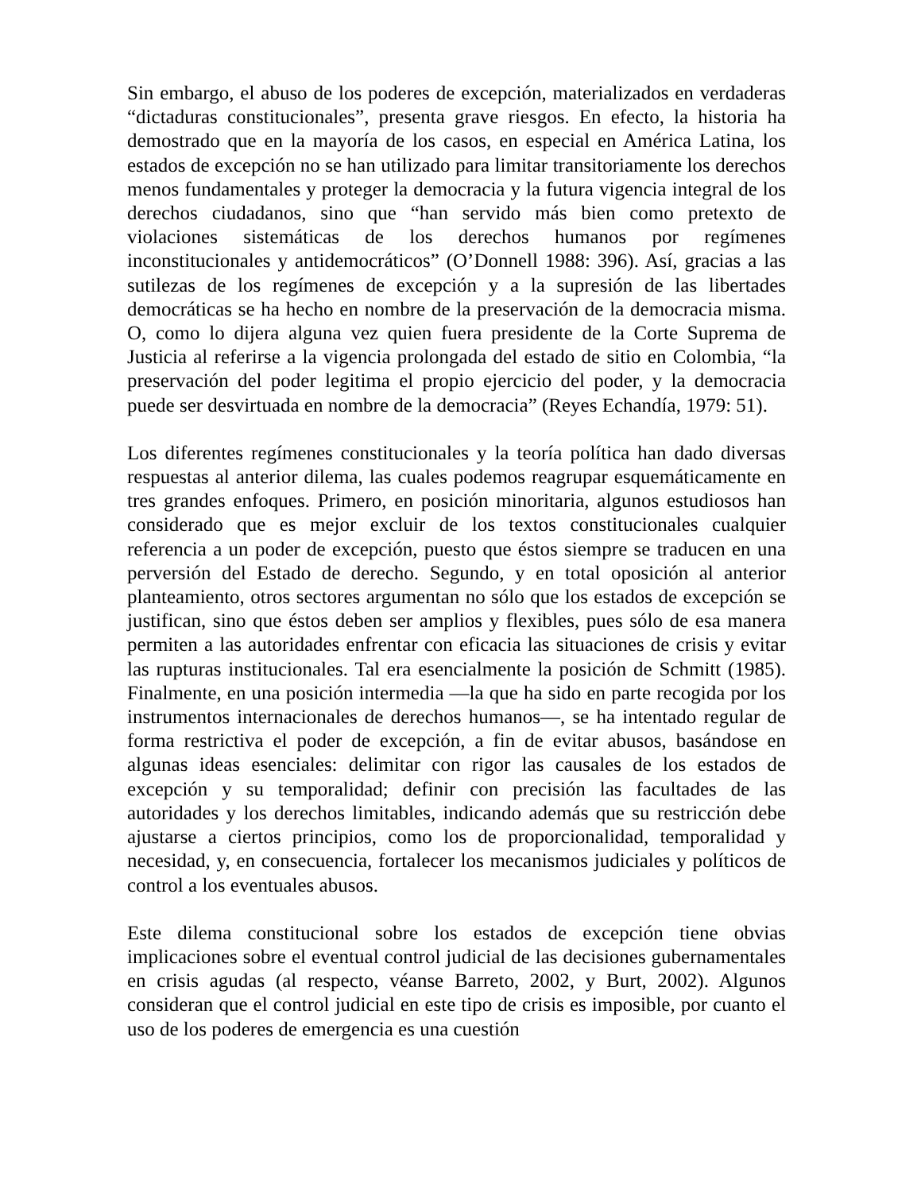Sin embargo, el abuso de los poderes de excepción, materializados en verdaderas “dictaduras constitucionales”, presenta grave riesgos. En efecto, la historia ha demostrado que en la mayoría de los casos, en especial en América Latina, los estados de excepción no se han utilizado para limitar transitoriamente los derechos menos fundamentales y proteger la democracia y la futura vigencia integral de los derechos ciudadanos, sino que “han servido más bien como pretexto de violaciones sistemáticas de los derechos humanos por regímenes inconstitucionales y antidemocráticos” (O’Donnell 1988: 396). Así, gracias a las sutilezas de los regímenes de excepción y a la supresión de las libertades democráticas se ha hecho en nombre de la preservación de la democracia misma. O, como lo dijera alguna vez quien fuera presidente de la Corte Suprema de Justicia al referirse a la vigencia prolongada del estado de sitio en Colombia, “la preservación del poder legitima el propio ejercicio del poder, y la democracia puede ser desvirtuada en nombre de la democracia” (Reyes Echandía, 1979: 51).
Los diferentes regímenes constitucionales y la teoría política han dado diversas respuestas al anterior dilema, las cuales podemos reagrupar esquemáticamente en tres grandes enfoques. Primero, en posición minoritaria, algunos estudiosos han considerado que es mejor excluir de los textos constitucionales cualquier referencia a un poder de excepción, puesto que éstos siempre se traducen en una perversión del Estado de derecho. Segundo, y en total oposición al anterior planteamiento, otros sectores argumentan no sólo que los estados de excepción se justifican, sino que éstos deben ser amplios y flexibles, pues sólo de esa manera permiten a las autoridades enfrentar con eficacia las situaciones de crisis y evitar las rupturas institucionales. Tal era esencialmente la posición de Schmitt (1985). Finalmente, en una posición intermedia —la que ha sido en parte recogida por los instrumentos internacionales de derechos humanos—, se ha intentado regular de forma restrictiva el poder de excepción, a fin de evitar abusos, basándose en algunas ideas esenciales: delimitar con rigor las causales de los estados de excepción y su temporalidad; definir con precisión las facultades de las autoridades y los derechos limitables, indicando además que su restricción debe ajustarse a ciertos principios, como los de proporcionalidad, temporalidad y necesidad, y, en consecuencia, fortalecer los mecanismos judiciales y políticos de control a los eventuales abusos.
Este dilema constitucional sobre los estados de excepción tiene obvias implicaciones sobre el eventual control judicial de las decisiones gubernamentales en crisis agudas (al respecto, véanse Barreto, 2002, y Burt, 2002). Algunos consideran que el control judicial en este tipo de crisis es imposible, por cuanto el uso de los poderes de emergencia es una cuestión